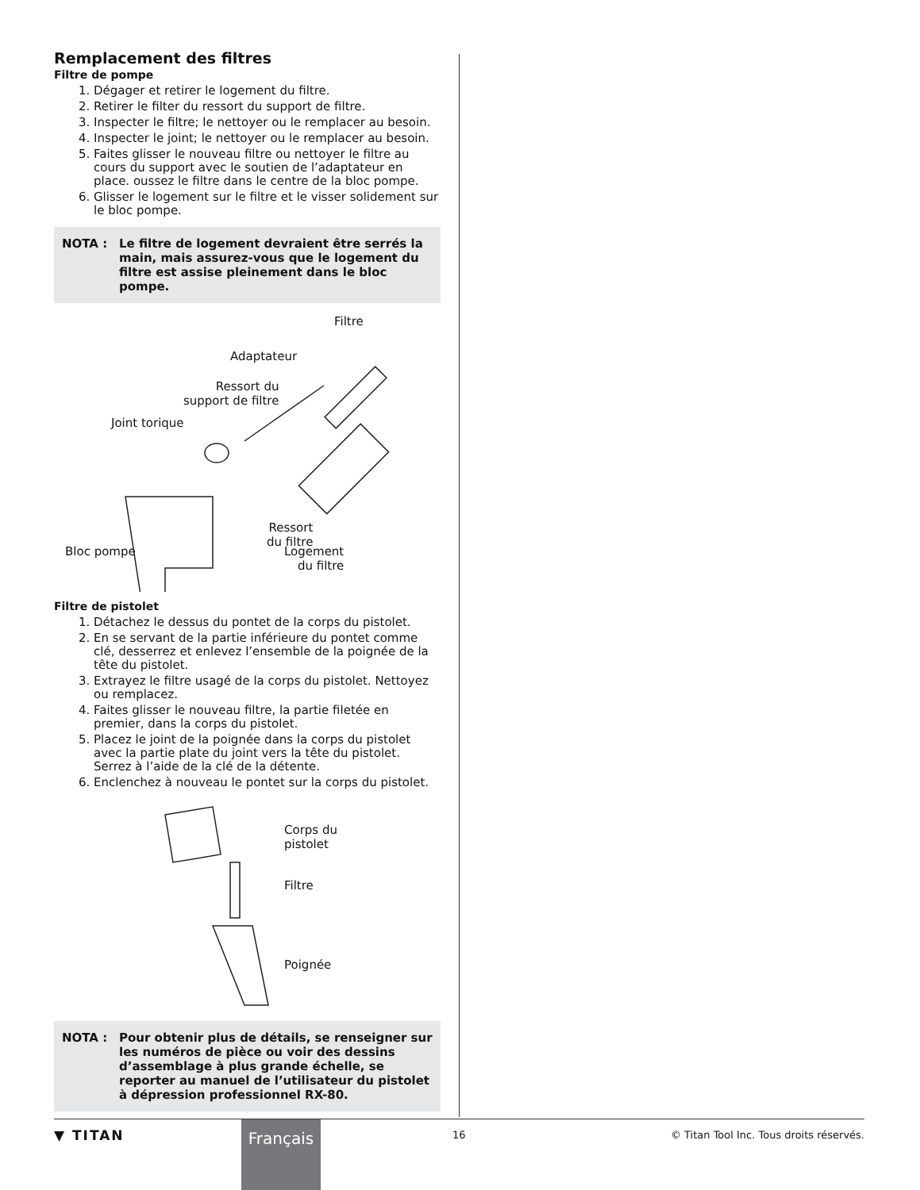Remplacement des filtres
Filtre de pompe
1. Dégager et retirer le logement du filtre.
2. Retirer le filter du ressort du support de filtre.
3. Inspecter le filtre; le nettoyer ou le remplacer au besoin.
4. Inspecter le joint; le nettoyer ou le remplacer au besoin.
5. Faites glisser le nouveau filtre ou nettoyer le filtre au cours du support avec le soutien de l’adaptateur en place. oussez le filtre dans le centre de la bloc pompe.
6. Glisser le logement sur le filtre et le visser solidement sur le bloc pompe.
NOTA : Le filtre de logement devraient être serrés la main, mais assurez-vous que le logement du filtre est assise pleinement dans le bloc pompe.
Filtre
Adaptateur
Ressort du
support de filtre
Joint torique
Ressort
du filtre
Bloc pompe Logement
du filtre
Filtre de pistolet
1. Détachez le dessus du pontet de la corps du pistolet.
2. En se servant de la partie inférieure du pontet comme clé, desserrez et enlevez l’ensemble de la poignée de la tête du pistolet.
3. Extrayez le filtre usagé de la corps du pistolet. Nettoyez ou remplacez.
4. Faites glisser le nouveau filtre, la partie filetée en premier, dans la corps du pistolet.
5. Placez le joint de la poignée dans la corps du pistolet avec la partie plate du joint vers la tête du pistolet. Serrez à l’aide de la clé de la détente.
6. Enclenchez à nouveau le pontet sur la corps du pistolet.
Corps du
pistolet
Filtre
Poignée
NOTA : Pour obtenir plus de détails, se renseigner sur les numéros de pièce ou voir des dessins d’assemblage à plus grande échelle, se reporter au manuel de l’utilisateur du pistolet à dépression professionnel RX-80.
▼ TITAN Français 16
© Titan Tool Inc. Tous droits réservés.